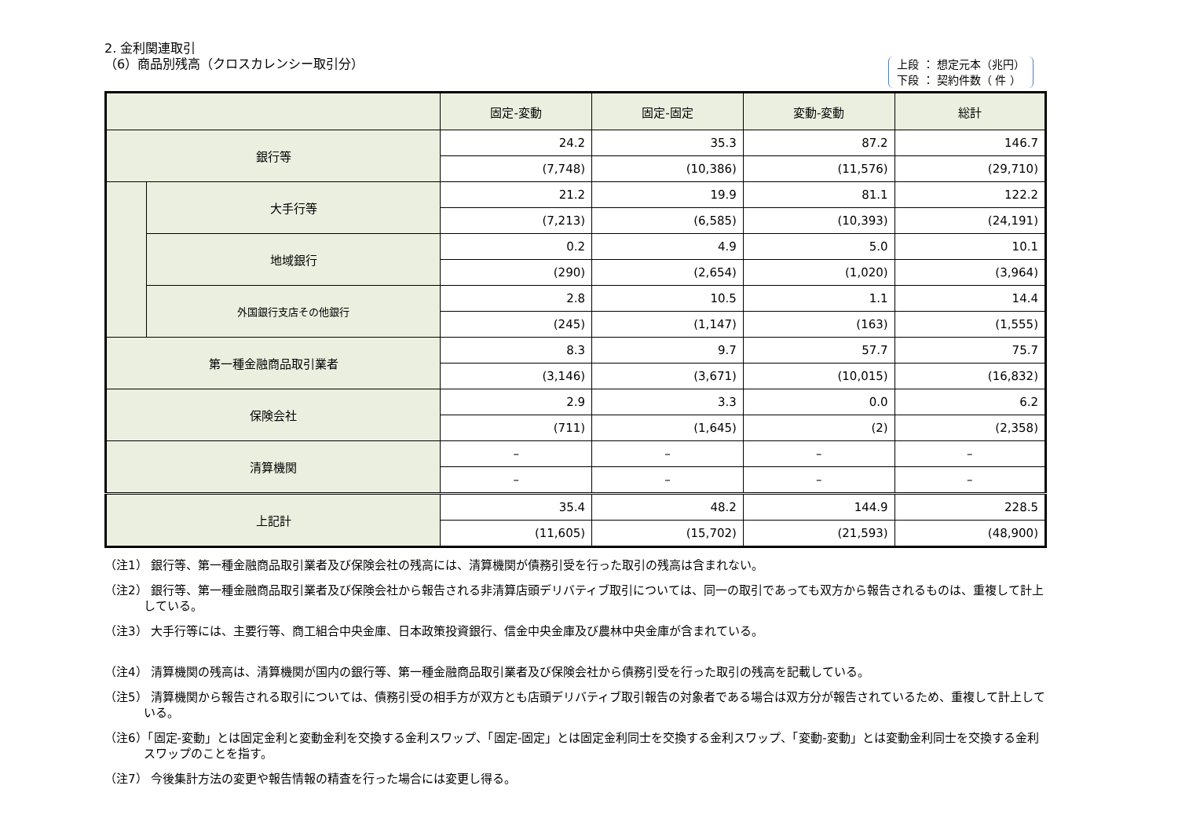2. 金利関連取引
（6）商品別残高（クロスカレンシー取引分）
上段 ： 想定元本（兆円）
下段 ： 契約件数（ 件 ）
| | | 固定-変動 | 固定-固定 | 変動-変動 | 総計 |
| --- | --- | --- | --- | --- | --- |
| 銀行等 | | 24.2 | 35.3 | 87.2 | 146.7 |
| | | (7,748) | (10,386) | (11,576) | (29,710) |
| | 大手行等 | 21.2 | 19.9 | 81.1 | 122.2 |
| | | (7,213) | (6,585) | (10,393) | (24,191) |
| | 地域銀行 | 0.2 | 4.9 | 5.0 | 10.1 |
| | | (290) | (2,654) | (1,020) | (3,964) |
| | 外国銀行支店その他銀行 | 2.8 | 10.5 | 1.1 | 14.4 |
| | | (245) | (1,147) | (163) | (1,555) |
| 第一種金融商品取引業者 | | 8.3 | 9.7 | 57.7 | 75.7 |
| | | (3,146) | (3,671) | (10,015) | (16,832) |
| 保険会社 | | 2.9 | 3.3 | 0.0 | 6.2 |
| | | (711) | (1,645) | (2) | (2,358) |
| 清算機関 | | – | – | – | – |
| | | – | – | – | – |
| 上記計 | | 35.4 | 48.2 | 144.9 | 228.5 |
| | | (11,605) | (15,702) | (21,593) | (48,900) |
（注1） 銀行等、第一種金融商品取引業者及び保険会社の残高には、清算機関が債務引受を行った取引の残高は含まれない。
（注2） 銀行等、第一種金融商品取引業者及び保険会社から報告される非清算店頭デリバティブ取引については、同一の取引であっても双方から報告されるものは、重複して計上している。
（注3） 大手行等には、主要行等、商工組合中央金庫、日本政策投資銀行、信金中央金庫及び農林中央金庫が含まれている。
（注4） 清算機関の残高は、清算機関が国内の銀行等、第一種金融商品取引業者及び保険会社から債務引受を行った取引の残高を記載している。
（注5） 清算機関から報告される取引については、債務引受の相手方が双方とも店頭デリバティブ取引報告の対象者である場合は双方分が報告されているため、重複して計上している。
（注6）「固定-変動」とは固定金利と変動金利を交換する金利スワップ、「固定-固定」とは固定金利同士を交換する金利スワップ、「変動-変動」とは変動金利同士を交換する金利スワップのことを指す。
（注7） 今後集計方法の変更や報告情報の精査を行った場合には変更し得る。